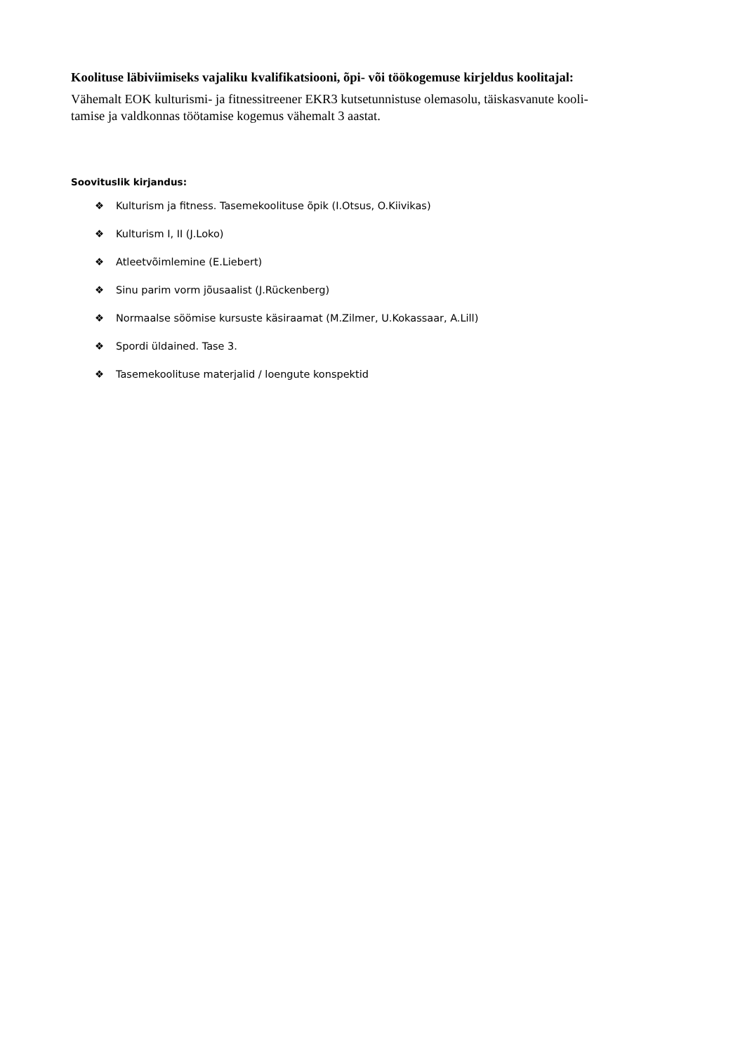Koolituse läbiviimiseks vajaliku kvalifikatsiooni, õpi- või töökogemuse kirjeldus koolitajal:
Vähemalt EOK kulturismi- ja fitnessitreener EKR3 kutsetunnistuse olemasolu, täiskasvanute kooli-
tamise ja valdkonnas töötamise kogemus vähemalt 3 aastat.
Soovituslik kirjandus:
❖ Kulturism ja fitness. Tasemekoolituse õpik (I.Otsus, O.Kiivikas)
❖ Kulturism I, II (J.Loko)
❖ Atleetvõimlemine (E.Liebert)
❖ Sinu parim vorm jõusaalist (J.Rückenberg)
❖ Normaalse söömise kursuste käsiraamat (M.Zilmer, U.Kokassaar, A.Lill)
❖ Spordi üldained. Tase 3.
❖ Tasemekoolituse materjalid / loengute konspektid